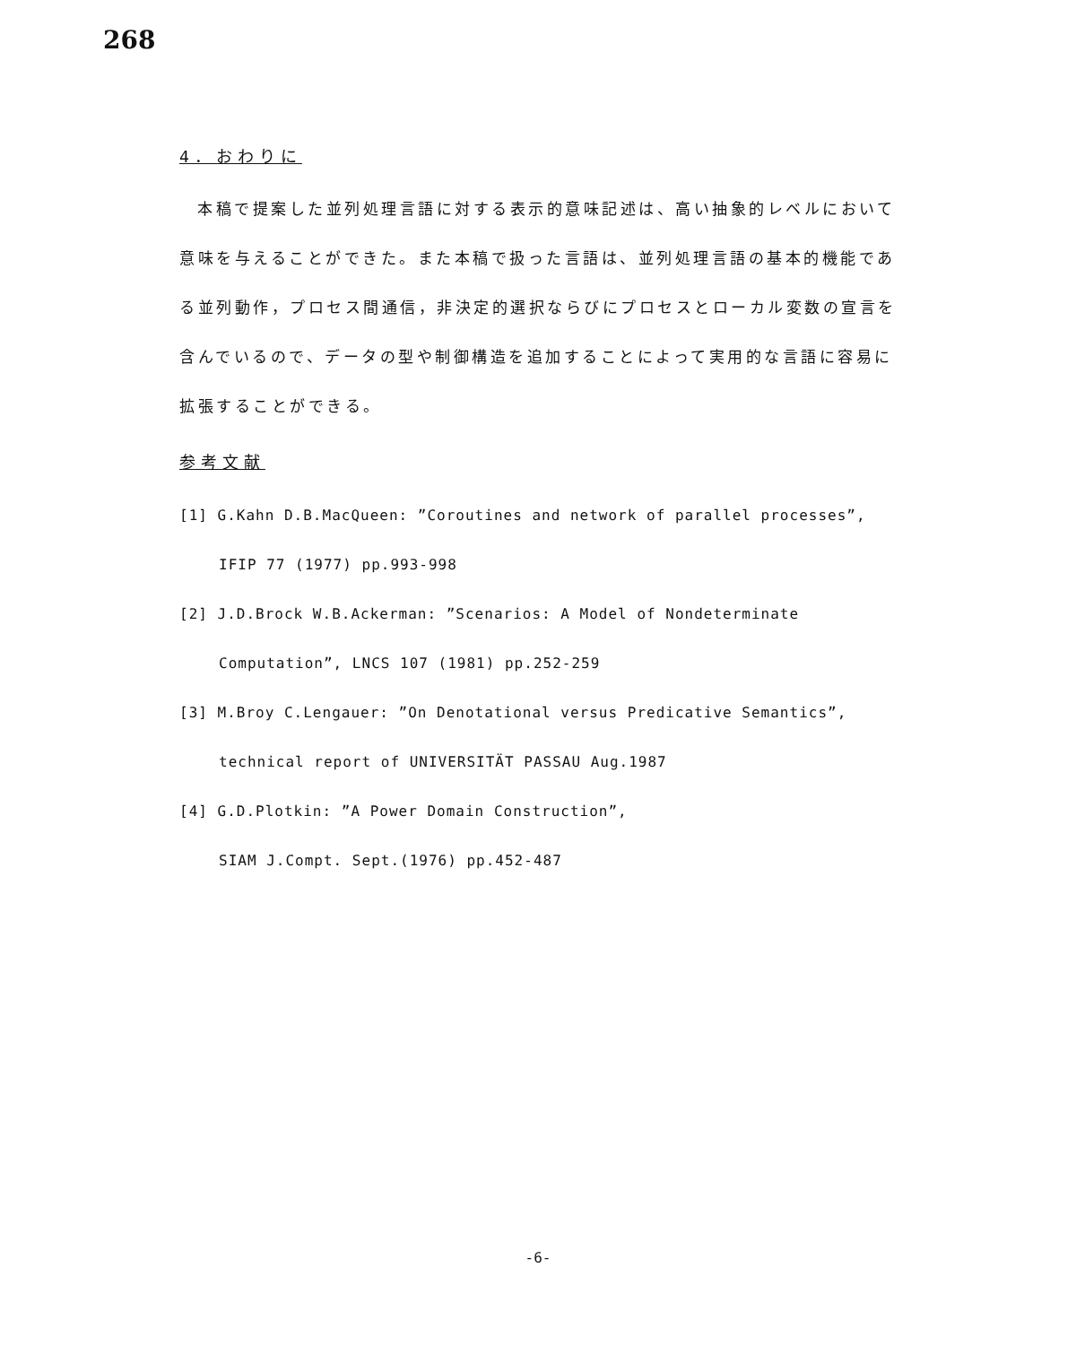268
4．おわりに
本稿で提案した並列処理言語に対する表示的意味記述は、高い抽象的レベルにおいて意味を与えることができた。また本稿で扱った言語は、並列処理言語の基本的機能である並列動作，プロセス間通信，非決定的選択ならびにプロセスとローカル変数の宣言を含んでいるので、データの型や制御構造を追加することによって実用的な言語に容易に拡張することができる。
参考文献
[1] G.Kahn D.B.MacQueen: ”Coroutines and network of parallel processes”,
IFIP 77 (1977) pp.993-998
[2] J.D.Brock W.B.Ackerman: ”Scenarios: A Model of Nondeterminate
Computation”, LNCS 107 (1981) pp.252-259
[3] M.Broy C.Lengauer: ”On Denotational versus Predicative Semantics”,
technical report of UNIVERSITÄT PASSAU Aug.1987
[4] G.D.Plotkin: ”A Power Domain Construction”,
SIAM J.Compt. Sept.(1976) pp.452-487
-6-